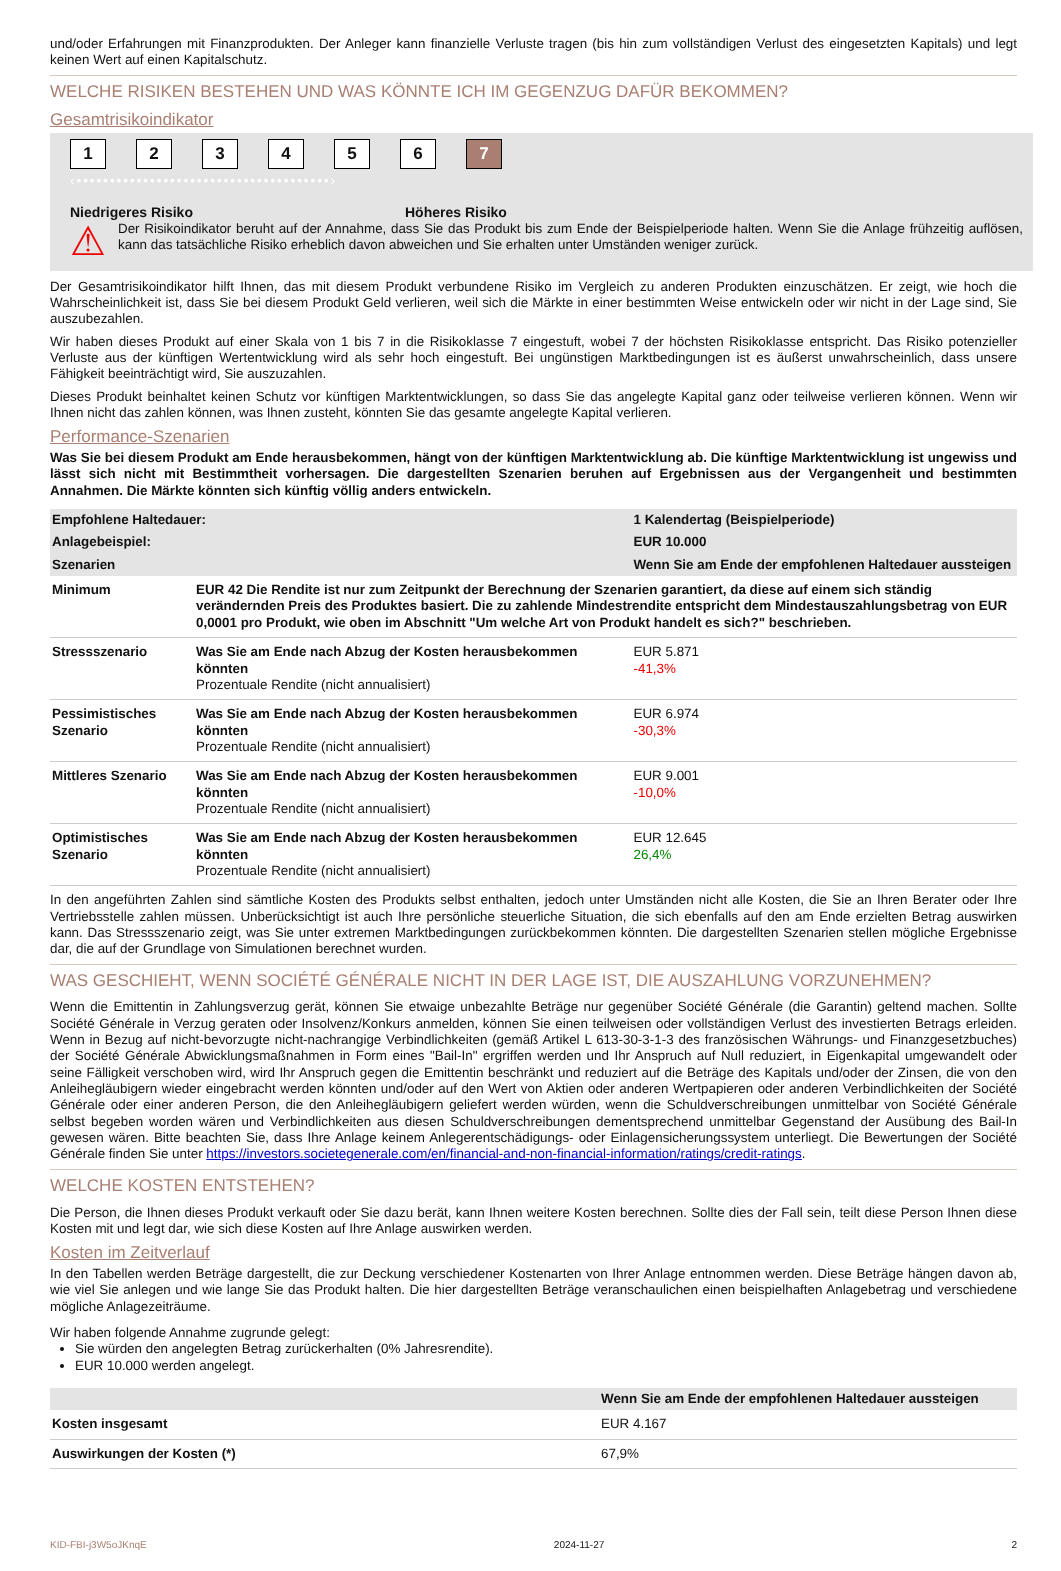und/oder Erfahrungen mit Finanzprodukten. Der Anleger kann finanzielle Verluste tragen (bis hin zum vollständigen Verlust des eingesetzten Kapitals) und legt keinen Wert auf einen Kapitalschutz.
WELCHE RISIKEN BESTEHEN UND WAS KÖNNTE ICH IM GEGENZUG DAFÜR BEKOMMEN?
Gesamtrisikoindikator
123456 7
‹••••••••••••••••••••••••••••••••••••••›
Niedrigeres Risiko Höheres Risiko
⚠
Der Risikoindikator beruht auf der Annahme, dass Sie das Produkt bis zum Ende der Beispielperiode halten. Wenn Sie die Anlage frühzeitig auflösen, kann das tatsächliche Risiko erheblich davon abweichen und Sie erhalten unter Umständen weniger zurück.
Der Gesamtrisikoindikator hilft Ihnen, das mit diesem Produkt verbundene Risiko im Vergleich zu anderen Produkten einzuschätzen. Er zeigt, wie hoch die Wahrscheinlichkeit ist, dass Sie bei diesem Produkt Geld verlieren, weil sich die Märkte in einer bestimmten Weise entwickeln oder wir nicht in der Lage sind, Sie auszubezahlen.
Wir haben dieses Produkt auf einer Skala von 1 bis 7 in die Risikoklasse 7 eingestuft, wobei 7 der höchsten Risikoklasse entspricht. Das Risiko potenzieller Verluste aus der künftigen Wertentwicklung wird als sehr hoch eingestuft. Bei ungünstigen Marktbedingungen ist es äußerst unwahrscheinlich, dass unsere Fähigkeit beeinträchtigt wird, Sie auszuzahlen.
Dieses Produkt beinhaltet keinen Schutz vor künftigen Marktentwicklungen, so dass Sie das angelegte Kapital ganz oder teilweise verlieren können. Wenn wir Ihnen nicht das zahlen können, was Ihnen zusteht, könnten Sie das gesamte angelegte Kapital verlieren.
Performance-Szenarien
Was Sie bei diesem Produkt am Ende herausbekommen, hängt von der künftigen Marktentwicklung ab. Die künftige Marktentwicklung ist ungewiss und lässt sich nicht mit Bestimmtheit vorhersagen. Die dargestellten Szenarien beruhen auf Ergebnissen aus der Vergangenheit und bestimmten Annahmen. Die Märkte könnten sich künftig völlig anders entwickeln.
| Empfohlene Haltedauer: | | 1 Kalendertag (Beispielperiode) |
| Anlagebeispiel: | | EUR 10.000 |
| Szenarien | | Wenn Sie am Ende der empfohlenen Haltedauer aussteigen |
| Minimum | EUR 42 Die Rendite ist nur zum Zeitpunkt der Berechnung der Szenarien garantiert, da diese auf einem sich ständig verändernden Preis des Produktes basiert. Die zu zahlende Mindestrendite entspricht dem Mindestauszahlungsbetrag von EUR 0,0001 pro Produkt, wie oben im Abschnitt "Um welche Art von Produkt handelt es sich?" beschrieben. | |
| Stressszenario | Was Sie am Ende nach Abzug der Kosten herausbekommen könnten Prozentuale Rendite (nicht annualisiert) | EUR 5.871 -41,3% |
| Pessimistisches Szenario | Was Sie am Ende nach Abzug der Kosten herausbekommen könnten Prozentuale Rendite (nicht annualisiert) | EUR 6.974 -30,3% |
| Mittleres Szenario | Was Sie am Ende nach Abzug der Kosten herausbekommen könnten Prozentuale Rendite (nicht annualisiert) | EUR 9.001 -10,0% |
| Optimistisches Szenario | Was Sie am Ende nach Abzug der Kosten herausbekommen könnten Prozentuale Rendite (nicht annualisiert) | EUR 12.645 26,4% |
In den angeführten Zahlen sind sämtliche Kosten des Produkts selbst enthalten, jedoch unter Umständen nicht alle Kosten, die Sie an Ihren Berater oder Ihre Vertriebsstelle zahlen müssen. Unberücksichtigt ist auch Ihre persönliche steuerliche Situation, die sich ebenfalls auf den am Ende erzielten Betrag auswirken kann. Das Stressszenario zeigt, was Sie unter extremen Marktbedingungen zurückbekommen könnten. Die dargestellten Szenarien stellen mögliche Ergebnisse dar, die auf der Grundlage von Simulationen berechnet wurden.
WAS GESCHIEHT, WENN SOCIÉTÉ GÉNÉRALE NICHT IN DER LAGE IST, DIE AUSZAHLUNG VORZUNEHMEN?
Wenn die Emittentin in Zahlungsverzug gerät, können Sie etwaige unbezahlte Beträge nur gegenüber Société Générale (die Garantin) geltend machen. Sollte Société Générale in Verzug geraten oder Insolvenz/Konkurs anmelden, können Sie einen teilweisen oder vollständigen Verlust des investierten Betrags erleiden. Wenn in Bezug auf nicht-bevorzugte nicht-nachrangige Verbindlichkeiten (gemäß Artikel L 613-30-3-1-3 des französischen Währungs- und Finanzgesetzbuches) der Société Générale Abwicklungsmaßnahmen in Form eines "Bail-In" ergriffen werden und Ihr Anspruch auf Null reduziert, in Eigenkapital umgewandelt oder seine Fälligkeit verschoben wird, wird Ihr Anspruch gegen die Emittentin beschränkt und reduziert auf die Beträge des Kapitals und/oder der Zinsen, die von den Anleihegläubigern wieder eingebracht werden könnten und/oder auf den Wert von Aktien oder anderen Wertpapieren oder anderen Verbindlichkeiten der Société Générale oder einer anderen Person, die den Anleihegläubigern geliefert werden würden, wenn die Schuldverschreibungen unmittelbar von Société Générale selbst begeben worden wären und Verbindlichkeiten aus diesen Schuldverschreibungen dementsprechend unmittelbar Gegenstand der Ausübung des Bail-In gewesen wären. Bitte beachten Sie, dass Ihre Anlage keinem Anlegerentschädigungs- oder Einlagensicherungssystem unterliegt. Die Bewertungen der Société Générale finden Sie unter https://investors.societegenerale.com/en/financial-and-non-financial-information/ratings/credit-ratings.
WELCHE KOSTEN ENTSTEHEN?
Die Person, die Ihnen dieses Produkt verkauft oder Sie dazu berät, kann Ihnen weitere Kosten berechnen. Sollte dies der Fall sein, teilt diese Person Ihnen diese Kosten mit und legt dar, wie sich diese Kosten auf Ihre Anlage auswirken werden.
Kosten im Zeitverlauf
In den Tabellen werden Beträge dargestellt, die zur Deckung verschiedener Kostenarten von Ihrer Anlage entnommen werden. Diese Beträge hängen davon ab, wie viel Sie anlegen und wie lange Sie das Produkt halten. Die hier dargestellten Beträge veranschaulichen einen beispielhaften Anlagebetrag und verschiedene mögliche Anlagezeiträume.
Wir haben folgende Annahme zugrunde gelegt:
Sie würden den angelegten Betrag zurückerhalten (0% Jahresrendite).
EUR 10.000 werden angelegt.
| | Wenn Sie am Ende der empfohlenen Haltedauer aussteigen |
| Kosten insgesamt | EUR 4.167 |
| Auswirkungen der Kosten (*) | 67,9% |
KID-FBI-j3W5oJKnqE 2024-11-27 2